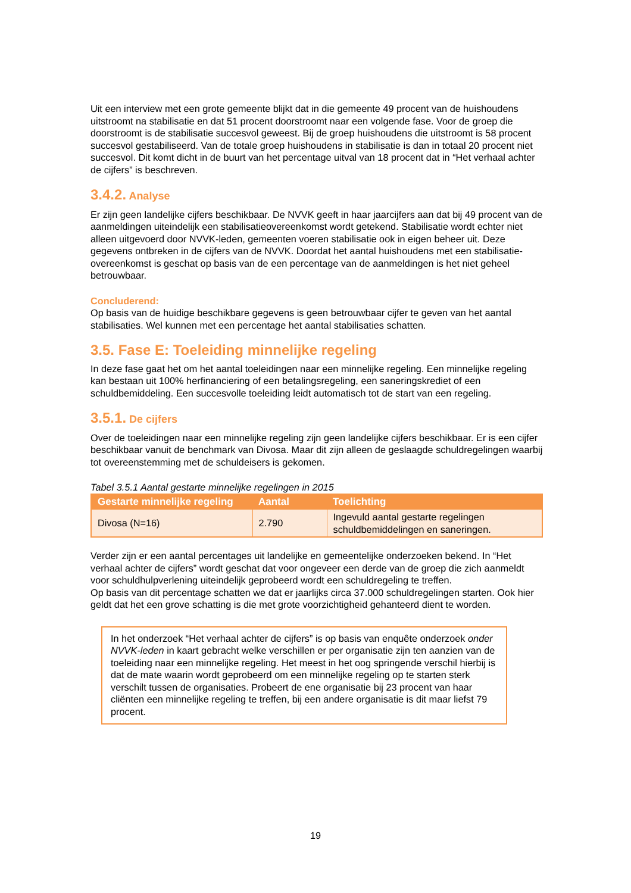Uit een interview met een grote gemeente blijkt dat in die gemeente 49 procent van de huishoudens uitstroomt na stabilisatie en dat 51 procent doorstroomt naar een volgende fase. Voor de groep die doorstroomt is de stabilisatie succesvol geweest. Bij de groep huishoudens die uitstroomt is 58 procent succesvol gestabiliseerd. Van de totale groep huishoudens in stabilisatie is dan in totaal 20 procent niet succesvol. Dit komt dicht in de buurt van het percentage uitval van 18 procent dat in “Het verhaal achter de cijfers” is beschreven.
3.4.2. Analyse
Er zijn geen landelijke cijfers beschikbaar. De NVVK geeft in haar jaarcijfers aan dat bij 49 procent van de aanmeldingen uiteindelijk een stabilisatieovereenkomst wordt getekend. Stabilisatie wordt echter niet alleen uitgevoerd door NVVK-leden, gemeenten voeren stabilisatie ook in eigen beheer uit. Deze gegevens ontbreken in de cijfers van de NVVK. Doordat het aantal huishoudens met een stabilisatie-overeenkomst is geschat op basis van de een percentage van de aanmeldingen is het niet geheel betrouwbaar.
Concluderend:
Op basis van de huidige beschikbare gegevens is geen betrouwbaar cijfer te geven van het aantal stabilisaties. Wel kunnen met een percentage het aantal stabilisaties schatten.
3.5. Fase E: Toeleiding minnelijke regeling
In deze fase gaat het om het aantal toeleidingen naar een minnelijke regeling. Een minnelijke regeling kan bestaan uit 100% herfinanciering of een betalingsregeling, een saneringskrediet of een schuldbemiddeling. Een succesvolle toeleiding leidt automatisch tot de start van een regeling.
3.5.1. De cijfers
Over de toeleidingen naar een minnelijke regeling zijn geen landelijke cijfers beschikbaar. Er is een cijfer beschikbaar vanuit de benchmark van Divosa. Maar dit zijn alleen de geslaagde schuldregelingen waarbij tot overeenstemming met de schuldeisers is gekomen.
Tabel 3.5.1 Aantal gestarte minnelijke regelingen in 2015
| Gestarte minnelijke regeling | Aantal | Toelichting |
| --- | --- | --- |
| Divosa (N=16) | 2.790 | Ingevuld aantal gestarte regelingen schuldbemiddelingen en saneringen. |
Verder zijn er een aantal percentages uit landelijke en gemeentelijke onderzoeken bekend. In “Het verhaal achter de cijfers” wordt geschat dat voor ongeveer een derde van de groep die zich aanmeldt voor schuldhulpverlening uiteindelijk geprobeerd wordt een schuldregeling te treffen.
Op basis van dit percentage schatten we dat er jaarlijks circa 37.000 schuldregelingen starten. Ook hier geldt dat het een grove schatting is die met grote voorzichtigheid gehanteerd dient te worden.
In het onderzoek “Het verhaal achter de cijfers” is op basis van enquête onderzoek onder NVVK-leden in kaart gebracht welke verschillen er per organisatie zijn ten aanzien van de toeleiding naar een minnelijke regeling. Het meest in het oog springende verschil hierbij is dat de mate waarin wordt geprobeerd om een minnelijke regeling op te starten sterk verschilt tussen de organisaties. Probeert de ene organisatie bij 23 procent van haar cliënten een minnelijke regeling te treffen, bij een andere organisatie is dit maar liefst 79 procent.
19